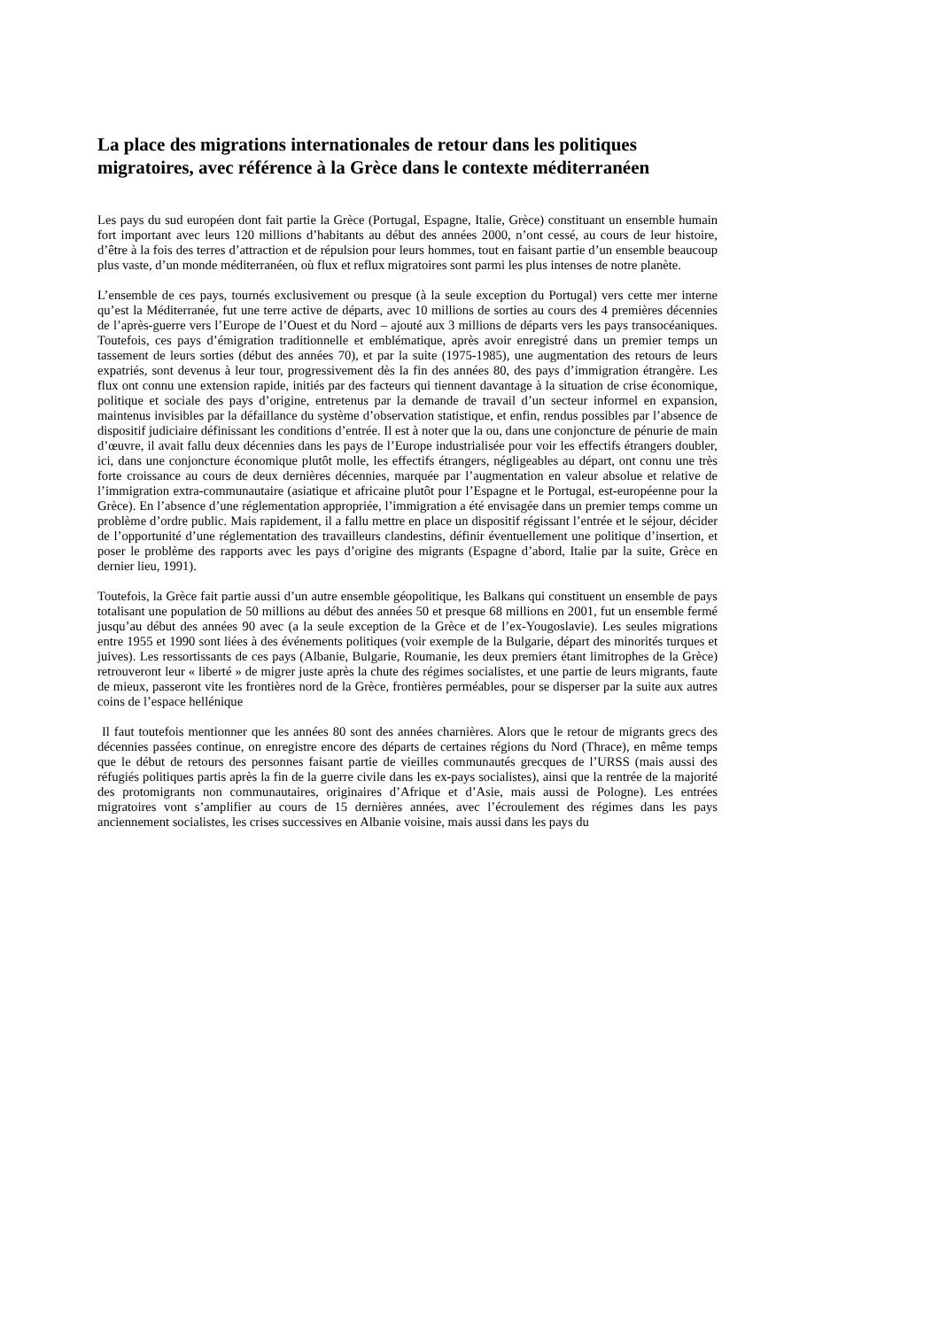La place des migrations internationales de retour dans les politiques migratoires, avec référence à la Grèce dans le contexte méditerranéen
Les pays du sud européen dont fait partie la Grèce (Portugal, Espagne, Italie, Grèce) constituant un ensemble humain fort important avec leurs 120 millions d’habitants au début des années 2000, n’ont cessé, au cours de leur histoire, d’être à la fois des terres d’attraction et de répulsion pour leurs hommes, tout en faisant partie d’un ensemble beaucoup plus vaste, d’un monde méditerranéen, où flux et reflux migratoires sont parmi les plus intenses de notre planète.
L’ensemble de ces pays, tournés exclusivement ou presque (à la seule exception du Portugal) vers cette mer interne qu’est la Méditerranée, fut une terre active de départs, avec 10 millions de sorties au cours des 4 premières décennies de l’après-guerre vers l’Europe de l’Ouest et du Nord – ajouté aux 3 millions de départs vers les pays transocéaniques. Toutefois, ces pays d’émigration traditionnelle et emblématique, après avoir enregistré dans un premier temps un tassement de leurs sorties (début des années 70), et par la suite (1975-1985), une augmentation des retours de leurs expatriés, sont devenus à leur tour, progressivement dès la fin des années 80, des pays d’immigration étrangère. Les flux ont connu une extension rapide, initiés par des facteurs qui tiennent davantage à la situation de crise économique, politique et sociale des pays d’origine, entretenus par la demande de travail d’un secteur informel en expansion, maintenus invisibles par la défaillance du système d’observation statistique, et enfin, rendus possibles par l’absence de dispositif judiciaire définissant les conditions d’entrée. Il est à noter que la ou, dans une conjoncture de pénurie de main d’œuvre, il avait fallu deux décennies dans les pays de l’Europe industrialisée pour voir les effectifs étrangers doubler, ici, dans une conjoncture économique plutôt molle, les effectifs étrangers, négligeables au départ, ont connu une très forte croissance au cours de deux dernières décennies, marquée par l’augmentation en valeur absolue et relative de l’immigration extra-communautaire (asiatique et africaine plutôt pour l’Espagne et le Portugal, est-européenne pour la Grèce). En l’absence d’une réglementation appropriée, l’immigration a été envisagée dans un premier temps comme un problème d’ordre public. Mais rapidement, il a fallu mettre en place un dispositif régissant l’entrée et le séjour, décider de l’opportunité d’une réglementation des travailleurs clandestins, définir éventuellement une politique d’insertion, et poser le problème des rapports avec les pays d’origine des migrants (Espagne d’abord, Italie par la suite, Grèce en dernier lieu, 1991).
Toutefois, la Grèce fait partie aussi d’un autre ensemble géopolitique, les Balkans qui constituent un ensemble de pays totalisant une population de 50 millions au début des années 50 et presque 68 millions en 2001, fut un ensemble fermé jusqu’au début des années 90 avec (a la seule exception de la Grèce et de l’ex-Yougoslavie). Les seules migrations entre 1955 et 1990 sont liées à des événements politiques (voir exemple de la Bulgarie, départ des minorités turques et juives). Les ressortissants de ces pays (Albanie, Bulgarie, Roumanie, les deux premiers étant limitrophes de la Grèce) retrouveront leur « liberté » de migrer juste après la chute des régimes socialistes, et une partie de leurs migrants, faute de mieux, passeront vite les frontières nord de la Grèce, frontières perméables, pour se disperser par la suite aux autres coins de l’espace hellénique
Il faut toutefois mentionner que les années 80 sont des années charnières. Alors que le retour de migrants grecs des décennies passées continue, on enregistre encore des départs de certaines régions du Nord (Thrace), en même temps que le début de retours des personnes faisant partie de vieilles communautés grecques de l’URSS (mais aussi des réfugiés politiques partis après la fin de la guerre civile dans les ex-pays socialistes), ainsi que la rentrée de la majorité des protomigrants non communautaires, originaires d’Afrique et d’Asie, mais aussi de Pologne). Les entrées migratoires vont s’amplifier au cours de 15 dernières années, avec l’écroulement des régimes dans les pays anciennement socialistes, les crises successives en Albanie voisine, mais aussi dans les pays du